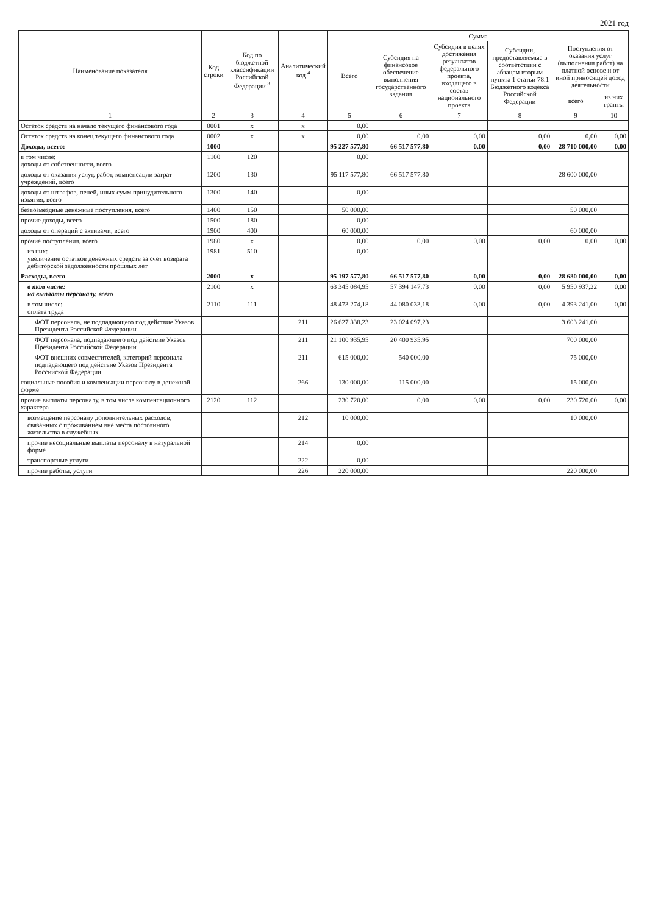2021 год
| Наименование показателя | Код строки | Код по бюджетной классификации Российской Федерации <sup>3</sup> | Аналитический код <sup>4</sup> | Сумма | | | | | |
| --- | --- | --- | --- | --- | --- | --- | --- | --- | --- |
| | | | | Всего | Субсидия на финансовое обеспечение выполнения государственного задания | Субсидия в целях достижения результатов федерального проекта, входящего в состав национального проекта | Субсидии, предоставляемые в соответствии с абзацем вторым пункта 1 статьи 78.1 Бюджетного кодекса Российской Федерации | Поступления от оказания услуг (выполнения работ) на платной основе и от иной приносящей доход деятельности | |
| | | | | | | | | всего | из них гранты |
| 1 | 2 | 3 | 4 | 5 | 6 | 7 | 8 | 9 | 10 |
| Остаток средств на начало текущего финансового года | 0001 | x | x | 0,00 | | | | | |
| Остаток средств на конец текущего финансового года | 0002 | x | x | 0,00 | 0,00 | 0,00 | 0,00 | 0,00 | 0,00 |
| Доходы, всего: | 1000 | | | 95 227 577,80 | 66 517 577,80 | 0,00 | 0,00 | 28 710 000,00 | 0,00 |
| в том числе: доходы от собственности, всего | 1100 | 120 | | 0,00 | | | | | |
| доходы от оказания услуг, работ, компенсации затрат учреждений, всего | 1200 | 130 | | 95 117 577,80 | 66 517 577,80 | | | 28 600 000,00 | |
| доходы от штрафов, пеней, иных сумм принудительного изъятия, всего | 1300 | 140 | | 0,00 | | | | | |
| безвозмездные денежные поступления, всего | 1400 | 150 | | 50 000,00 | | | | 50 000,00 | |
| прочие доходы, всего | 1500 | 180 | | 0,00 | | | | | |
| доходы от операций с активами, всего | 1900 | 400 | | 60 000,00 | | | | 60 000,00 | |
| прочие поступления, всего | 1980 | x | | 0,00 | 0,00 | 0,00 | 0,00 | 0,00 | 0,00 |
| из них: увеличение остатков денежных средств за счет возврата дебиторской задолженности прошлых лет | 1981 | 510 | | 0,00 | | | | | |
| Расходы, всего | 2000 | x | | 95 197 577,80 | 66 517 577,80 | 0,00 | 0,00 | 28 680 000,00 | 0,00 |
| в том числе: на выплаты персоналу, всего | 2100 | x | | 63 345 084,95 | 57 394 147,73 | 0,00 | 0,00 | 5 950 937,22 | 0,00 |
| в том числе: оплата труда | 2110 | 111 | | 48 473 274,18 | 44 080 033,18 | 0,00 | 0,00 | 4 393 241,00 | 0,00 |
| ФОТ персонала, не подпадающего под действие Указов Президента Российской Федерации | | | 211 | 26 627 338,23 | 23 024 097,23 | | | 3 603 241,00 | |
| ФОТ персонала, подпадающего под действие Указов Президента Российской Федерации | | | 211 | 21 100 935,95 | 20 400 935,95 | | | 700 000,00 | |
| ФОТ внешних совместителей, категорий персонала подпадающего под действие Указов Президента Российской Федерации | | | 211 | 615 000,00 | 540 000,00 | | | 75 000,00 | |
| социальные пособия и компенсации персоналу в денежной форме | | | 266 | 130 000,00 | 115 000,00 | | | 15 000,00 | |
| прочие выплаты персоналу, в том числе компенсационного характера | 2120 | 112 | | 230 720,00 | 0,00 | 0,00 | 0,00 | 230 720,00 | 0,00 |
| возмещение персоналу дополнительных расходов, связанных с проживанием вне места постоянного жительства в служебных | | | 212 | 10 000,00 | | | | 10 000,00 | |
| прочие несоциальные выплаты персоналу в натуральной форме | | | 214 | 0,00 | | | | | |
| транспортные услуги | | | 222 | 0,00 | | | | | |
| прочие работы, услуги | | | 226 | 220 000,00 | | | | 220 000,00 | |